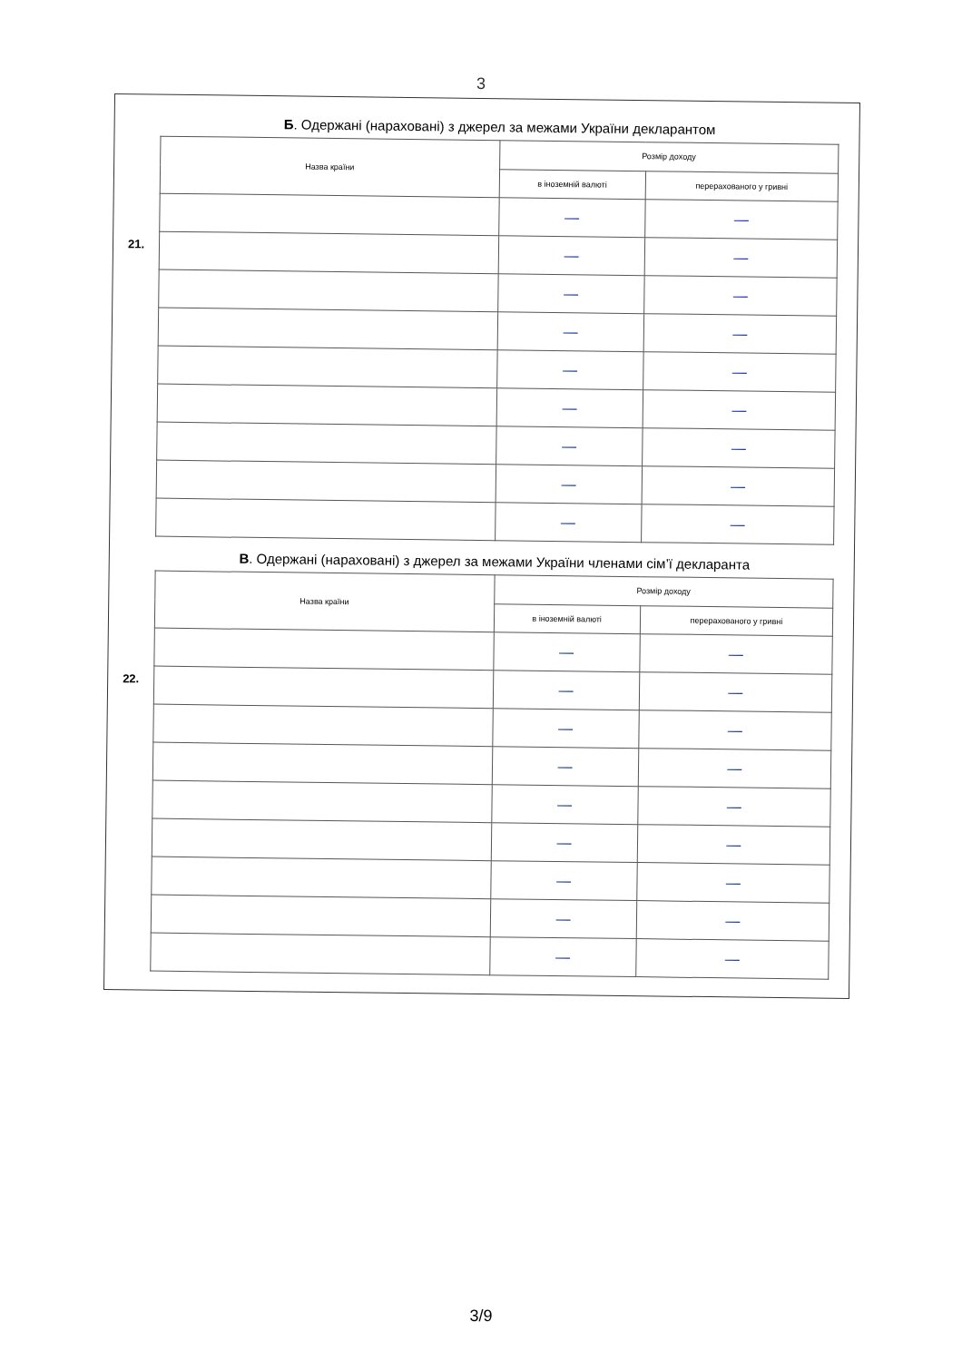3
Б. Одержані (нараховані) з джерел за межами України декларантом
21.
| Назва країни | Розмір доходу | |
| --- | --- | --- |
| | в іноземній валюті | перерахованого у гривні |
| | — | — |
| | — | — |
| | — | — |
| | — | — |
| | — | — |
| | — | — |
| | — | — |
| | — | — |
| | — | — |
В. Одержані (нараховані) з джерел за межами України членами сім’ї декларанта
22.
| Назва країни | Розмір доходу | |
| --- | --- | --- |
| | в іноземній валюті | перерахованого у гривні |
| | — | — |
| | — | — |
| | — | — |
| | — | — |
| | — | — |
| | — | — |
| | — | — |
| | — | — |
| | — | — |
3/9